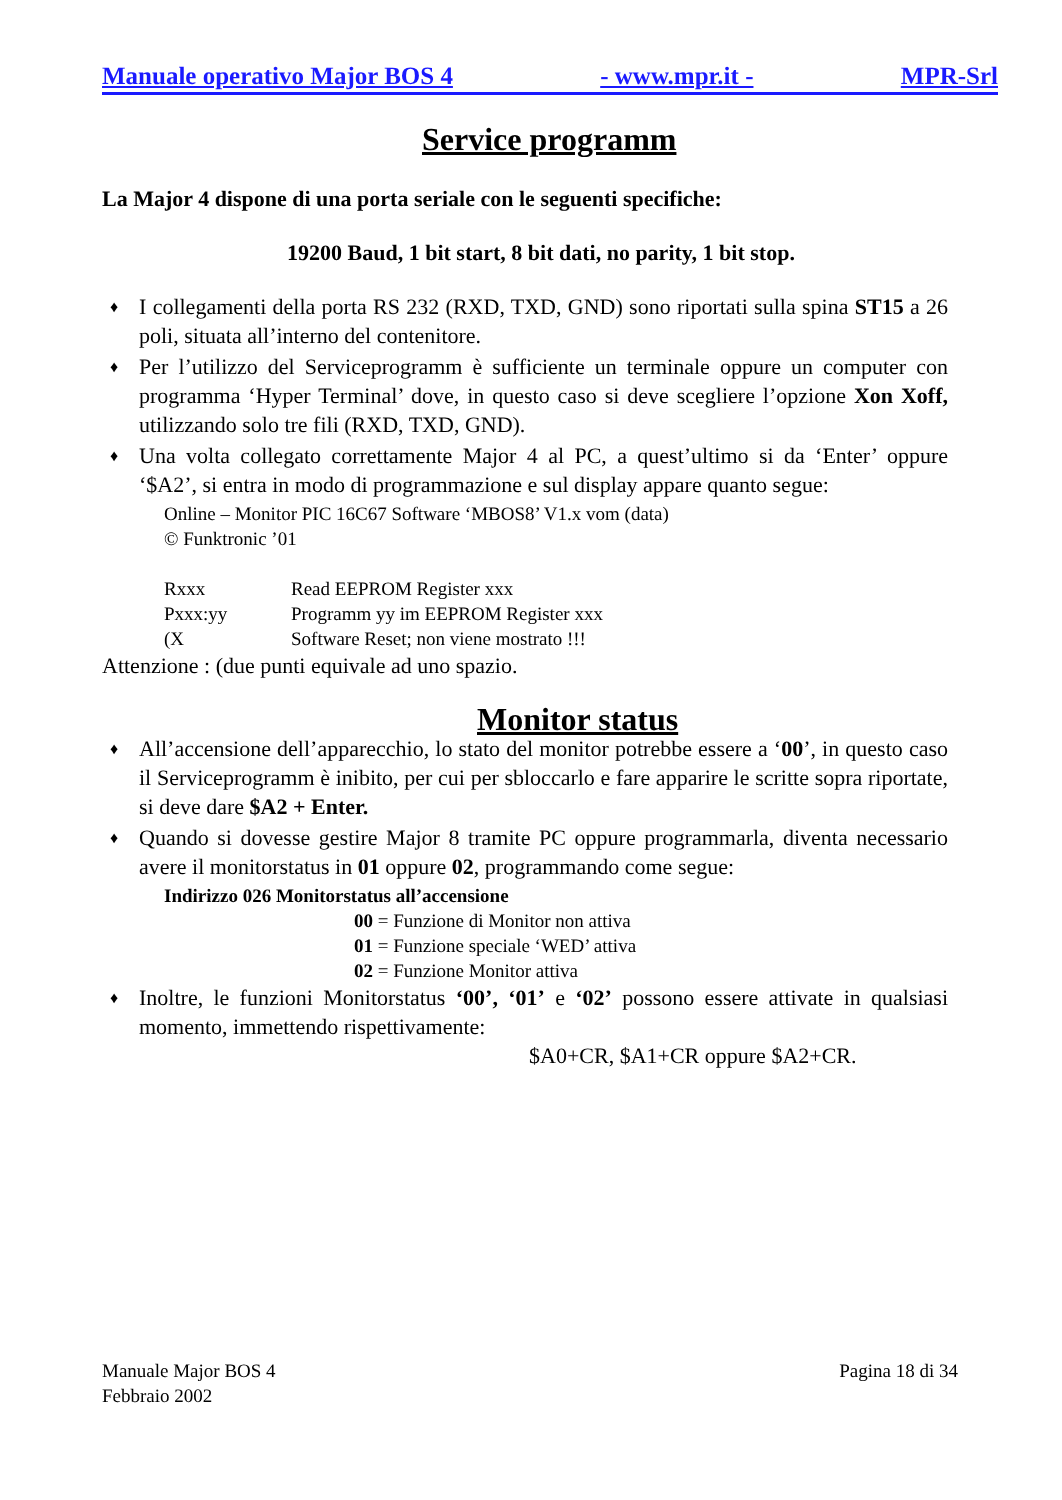Manuale operativo Major BOS 4 - www.mpr.it - MPR-Srl
Service programm
La Major 4 dispone di una porta seriale con le seguenti specifiche:
19200 Baud, 1 bit start, 8 bit dati, no parity, 1 bit stop.
♦ I collegamenti della porta RS 232 (RXD, TXD, GND) sono riportati sulla spina ST15 a 26 poli, situata all’interno del contenitore.
♦ Per l’utilizzo del Serviceprogramm è sufficiente un terminale oppure un computer con programma ‘Hyper Terminal’ dove, in questo caso si deve scegliere l’opzione Xon Xoff, utilizzando solo tre fili (RXD, TXD, GND).
♦ Una volta collegato correttamente Major 4 al PC, a quest’ultimo si da ‘Enter’ oppure ‘$A2’, si entra in modo di programmazione e sul display appare quanto segue:
Online – Monitor PIC 16C67 Software ‘MBOS8’ V1.x vom (data)
© Funktronic ’01
Rxxx Read EEPROM Register xxx
Pxxx:yy Programm yy im EEPROM Register xxx
(X Software Reset; non viene mostrato !!!
Attenzione : (due punti equivale ad uno spazio.
Monitor status
♦ All’accensione dell’apparecchio, lo stato del monitor potrebbe essere a ‘00’, in questo caso il Serviceprogramm è inibito, per cui per sbloccarlo e fare apparire le scritte sopra riportate, si deve dare $A2 + Enter.
♦ Quando si dovesse gestire Major 8 tramite PC oppure programmarla, diventa necessario avere il monitorstatus in 01 oppure 02, programmando come segue:
Indirizzo 026 Monitorstatus all’accensione
00 = Funzione di Monitor non attiva
01 = Funzione speciale ‘WED’ attiva
02 = Funzione Monitor attiva
♦ Inoltre, le funzioni Monitorstatus ‘00’, ‘01’ e ‘02’ possono essere attivate in qualsiasi momento, immettendo rispettivamente:
$A0+CR, $A1+CR oppure $A2+CR.
Manuale Major BOS 4
Febbraio 2002 Pagina 18 di 34